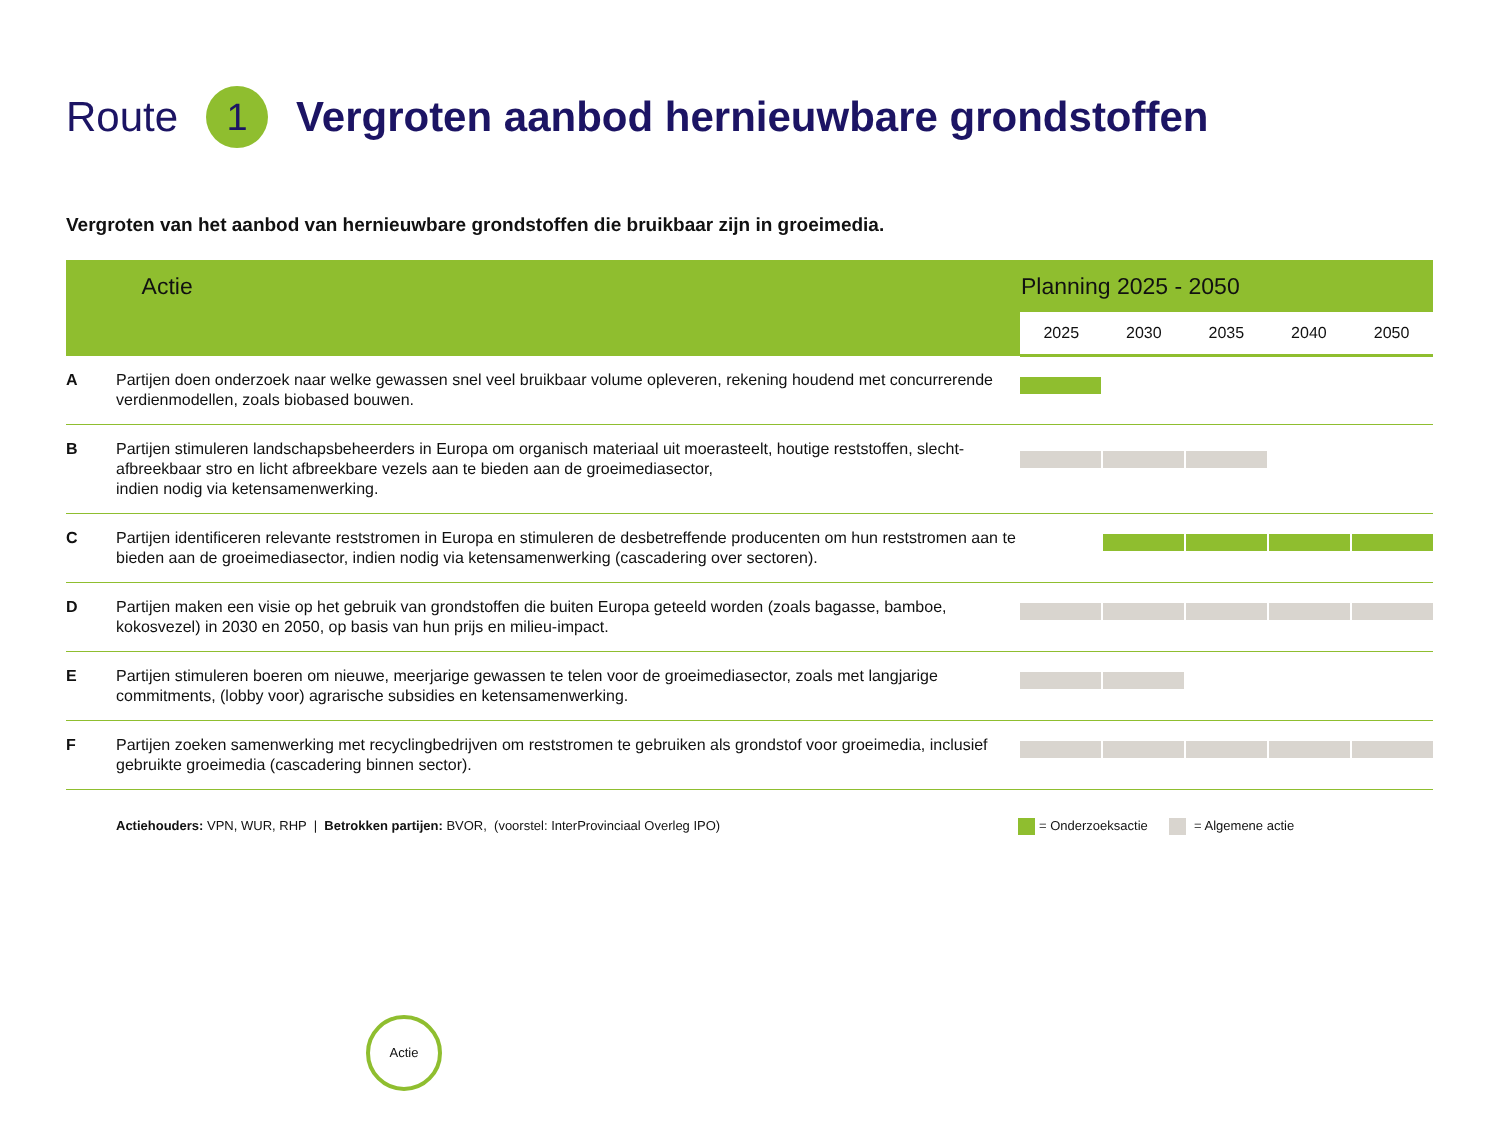Route 1 Vergroten aanbod hernieuwbare grondstoffen
Vergroten van het aanbod van hernieuwbare grondstoffen die bruikbaar zijn in groeimedia.
| | Actie | Planning 2025 - 2050 | | | | |
| --- | --- | --- | --- | --- | --- | --- |
| | | 2025 | 2030 | 2035 | 2040 | 2050 |
| A | Partijen doen onderzoek naar welke gewassen snel veel bruikbaar volume opleveren, rekening houdend met concurrerende verdienmodellen, zoals biobased bouwen. | | | | | |
| B | Partijen stimuleren landschapsbeheerders in Europa om organisch materiaal uit moerasteelt, houtige reststoffen, slecht-afbreekbaar stro en licht afbreekbare vezels aan te bieden aan de groeimediasector, indien nodig via ketensamenwerking. | | | | | |
| C | Partijen identificeren relevante reststromen in Europa en stimuleren de desbetreffende producenten om hun reststromen aan te bieden aan de groeimediasector, indien nodig via ketensamenwerking (cascadering over sectoren). | | | | | |
| D | Partijen maken een visie op het gebruik van grondstoffen die buiten Europa geteeld worden (zoals bagasse, bamboe, kokosvezel) in 2030 en 2050, op basis van hun prijs en milieu-impact. | | | | | |
| E | Partijen stimuleren boeren om nieuwe, meerjarige gewassen te telen voor de groeimediasector, zoals met langjarige commitments, (lobby voor) agrarische subsidies en ketensamenwerking. | | | | | |
| F | Partijen zoeken samenwerking met recyclingbedrijven om reststromen te gebruiken als grondstof voor groeimedia, inclusief gebruikte groeimedia (cascadering binnen sector). | | | | | |
Actiehouders: VPN, WUR, RHP | Betrokken partijen: BVOR, (voorstel: InterProvinciaal Overleg IPO) = Onderzoeksactie = Algemene actie
Actie